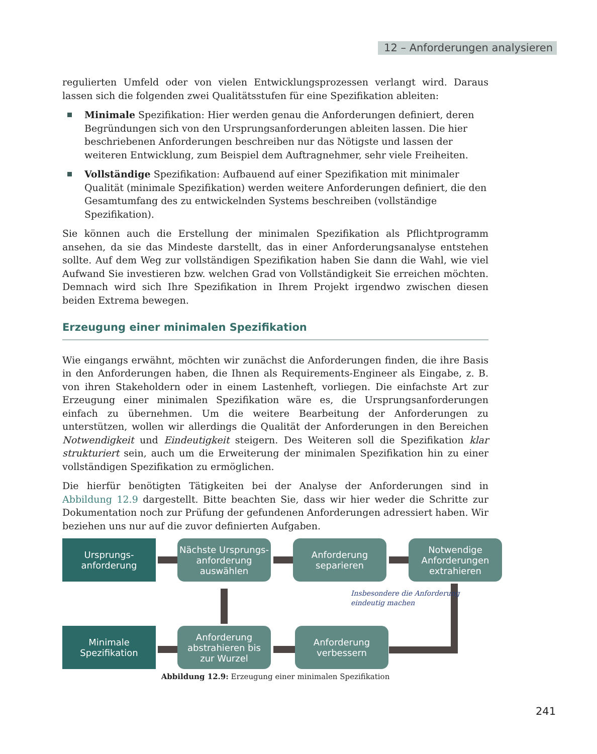12 – Anforderungen analysieren
regulierten Umfeld oder von vielen Entwicklungsprozessen verlangt wird. Daraus lassen sich die folgenden zwei Qualitätsstufen für eine Spezifikation ableiten:
Minimale Spezifikation: Hier werden genau die Anforderungen definiert, deren Begründungen sich von den Ursprungsanforderungen ableiten lassen. Die hier beschriebenen Anforderungen beschreiben nur das Nötigste und lassen der weiteren Entwicklung, zum Beispiel dem Auftragnehmer, sehr viele Freiheiten.
Vollständige Spezifikation: Aufbauend auf einer Spezifikation mit minimaler Qualität (minimale Spezifikation) werden weitere Anforderungen definiert, die den Gesamtumfang des zu entwickelnden Systems beschreiben (vollständige Spezifikation).
Sie können auch die Erstellung der minimalen Spezifikation als Pflichtprogramm ansehen, da sie das Mindeste darstellt, das in einer Anforderungsanalyse entstehen sollte. Auf dem Weg zur vollständigen Spezifikation haben Sie dann die Wahl, wie viel Aufwand Sie investieren bzw. welchen Grad von Vollständigkeit Sie erreichen möchten. Demnach wird sich Ihre Spezifikation in Ihrem Projekt irgendwo zwischen diesen beiden Extrema bewegen.
Erzeugung einer minimalen Spezifikation
Wie eingangs erwähnt, möchten wir zunächst die Anforderungen finden, die ihre Basis in den Anforderungen haben, die Ihnen als Requirements-Engineer als Eingabe, z. B. von ihren Stakeholdern oder in einem Lastenheft, vorliegen. Die einfachste Art zur Erzeugung einer minimalen Spezifikation wäre es, die Ursprungsanforderungen einfach zu übernehmen. Um die weitere Bearbeitung der Anforderungen zu unterstützen, wollen wir allerdings die Qualität der Anforderungen in den Bereichen Notwendigkeit und Eindeutigkeit steigern. Des Weiteren soll die Spezifikation klar strukturiert sein, auch um die Erweiterung der minimalen Spezifikation hin zu einer vollständigen Spezifikation zu ermöglichen.
Die hierfür benötigten Tätigkeiten bei der Analyse der Anforderungen sind in Abbildung 12.9 dargestellt. Bitte beachten Sie, dass wir hier weder die Schritte zur Dokumentation noch zur Prüfung der gefundenen Anforderungen adressiert haben. Wir beziehen uns nur auf die zuvor definierten Aufgaben.
Ursprungs-
anforderung
Nächste Ursprungs-
anforderung
auswählen
Anforderung
separieren
Notwendige
Anforderungen
extrahieren
Insbesondere die Anforderung
eindeutig machen
Minimale
Spezifikation
Anforderung
abstrahieren bis
zur Wurzel
Anforderung
verbessern
Abbildung 12.9: Erzeugung einer minimalen Spezifikation
241